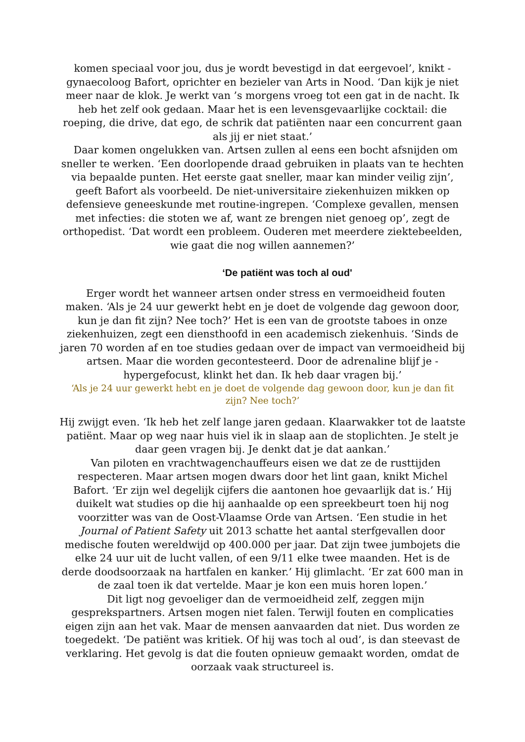komen speciaal voor jou, dus je wordt bevestigd in dat eergevoel’, knikt -gynaecoloog Bafort, oprichter en bezieler van Arts in Nood. ‘Dan kijk je niet meer naar de klok. Je werkt van ’s morgens vroeg tot een gat in de nacht. Ik heb het zelf ook gedaan. Maar het is een levensgevaarlijke cocktail: die roeping, die drive, dat ego, de schrik dat patiënten naar een concurrent gaan als jij er niet staat.’
Daar komen ongelukken van. Artsen zullen al eens een bocht afsnijden om sneller te werken. ‘Een doorlopende draad gebruiken in plaats van te hechten via bepaalde punten. Het eerste gaat sneller, maar kan minder veilig zijn’, geeft Bafort als voorbeeld. De niet-universitaire ziekenhuizen mikken op defensieve geneeskunde met routine-ingrepen. ‘Complexe gevallen, mensen met infecties: die stoten we af, want ze brengen niet genoeg op’, zegt de orthopedist. ‘Dat wordt een probleem. Ouderen met meerdere ziektebeelden, wie gaat die nog willen aannemen?’
‘De patiënt was toch al oud'
Erger wordt het wanneer artsen onder stress en vermoeidheid fouten maken. ‘Als je 24 uur gewerkt hebt en je doet de volgende dag gewoon door, kun je dan fit zijn? Nee toch?’ Het is een van de grootste taboes in onze ziekenhuizen, zegt een diensthoofd in een academisch ziekenhuis. ‘Sinds de jaren 70 worden af en toe studies gedaan over de impact van vermoeidheid bij artsen. Maar die worden gecontesteerd. Door de adrenaline blijf je -hypergefocust, klinkt het dan. Ik heb daar vragen bij.’
‘Als je 24 uur gewerkt hebt en je doet de volgende dag gewoon door, kun je dan fit zijn? Nee toch?’
Hij zwijgt even. ‘Ik heb het zelf lange jaren gedaan. Klaarwakker tot de laatste patiënt. Maar op weg naar huis viel ik in slaap aan de stoplichten. Je stelt je daar geen vragen bij. Je denkt dat je dat aankan.’
Van piloten en vrachtwagenchauffeurs eisen we dat ze de rusttijden respecteren. Maar artsen mogen dwars door het lint gaan, knikt Michel Bafort. ‘Er zijn wel degelijk cijfers die aantonen hoe gevaarlijk dat is.’ Hij duikelt wat studies op die hij aanhaalde op een spreekbeurt toen hij nog voorzitter was van de Oost-Vlaamse Orde van Artsen. ‘Een studie in het Journal of Patient Safety uit 2013 schatte het aantal sterfgevallen door medische fouten wereldwijd op 400.000 per jaar. Dat zijn twee jumbojets die elke 24 uur uit de lucht vallen, of een 9/11 elke twee maanden. Het is de derde doodsoorzaak na hartfalen en kanker.’ Hij glimlacht. ‘Er zat 600 man in de zaal toen ik dat vertelde. Maar je kon een muis horen lopen.’
Dit ligt nog gevoeliger dan de vermoeidheid zelf, zeggen mijn gesprekspartners. Artsen mogen niet falen. Terwijl fouten en complicaties eigen zijn aan het vak. Maar de mensen aanvaarden dat niet. Dus worden ze toegedekt. ‘De patiënt was kritiek. Of hij was toch al oud’, is dan steevast de verklaring. Het gevolg is dat die fouten opnieuw gemaakt worden, omdat de oorzaak vaak structureel is.